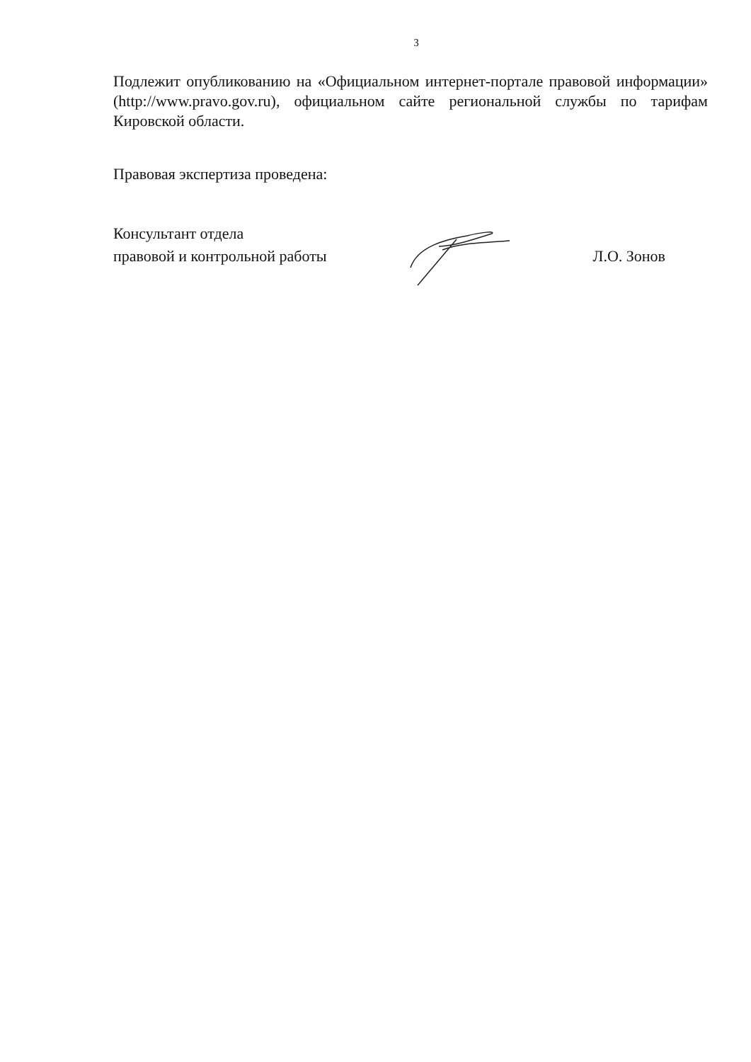3
Подлежит опубликованию на «Официальном интернет-портале правовой информации» (http://www.pravo.gov.ru), официальном сайте региональной службы по тарифам Кировской области.
Правовая экспертиза проведена:
Консультант отдела
правовой и контрольной работы
Л.О. Зонов